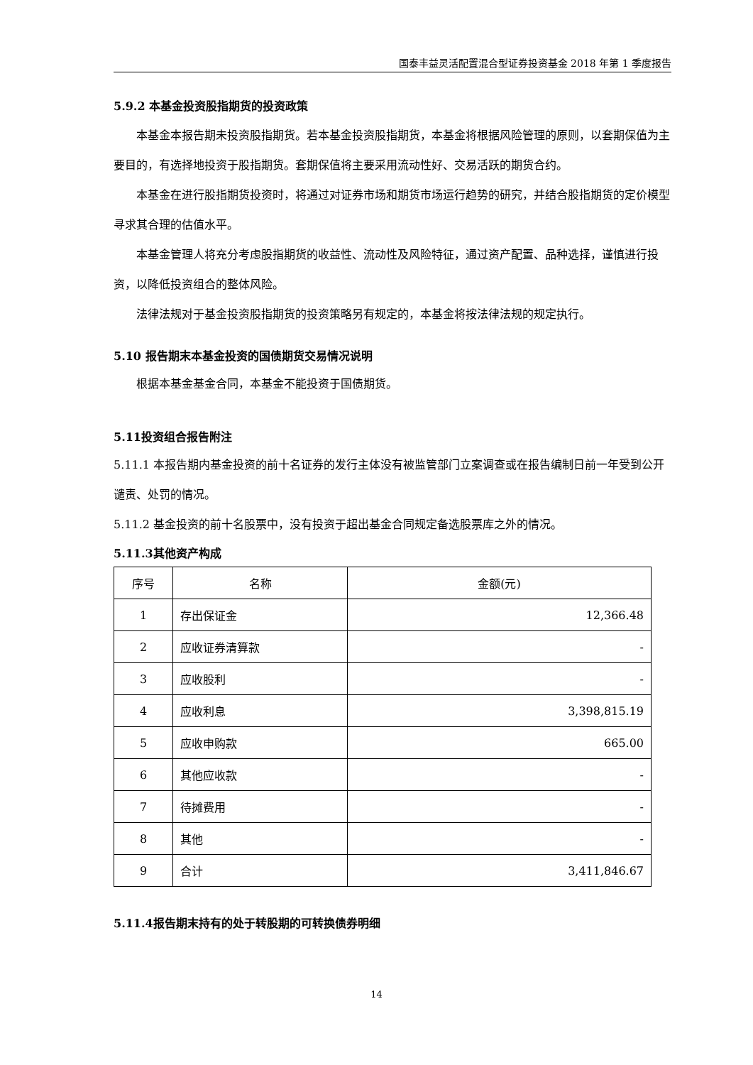国泰丰益灵活配置混合型证券投资基金 2018 年第 1 季度报告
5.9.2 本基金投资股指期货的投资政策
本基金本报告期未投资股指期货。若本基金投资股指期货，本基金将根据风险管理的原则，以套期保值为主要目的，有选择地投资于股指期货。套期保值将主要采用流动性好、交易活跃的期货合约。
本基金在进行股指期货投资时，将通过对证券市场和期货市场运行趋势的研究，并结合股指期货的定价模型寻求其合理的估值水平。
本基金管理人将充分考虑股指期货的收益性、流动性及风险特征，通过资产配置、品种选择，谨慎进行投资，以降低投资组合的整体风险。
法律法规对于基金投资股指期货的投资策略另有规定的，本基金将按法律法规的规定执行。
5.10 报告期末本基金投资的国债期货交易情况说明
根据本基金基金合同，本基金不能投资于国债期货。
5.11投资组合报告附注
5.11.1 本报告期内基金投资的前十名证券的发行主体没有被监管部门立案调查或在报告编制日前一年受到公开谴责、处罚的情况。
5.11.2 基金投资的前十名股票中，没有投资于超出基金合同规定备选股票库之外的情况。
5.11.3其他资产构成
| 序号 | 名称 | 金额(元) |
| --- | --- | --- |
| 1 | 存出保证金 | 12,366.48 |
| 2 | 应收证券清算款 | - |
| 3 | 应收股利 | - |
| 4 | 应收利息 | 3,398,815.19 |
| 5 | 应收申购款 | 665.00 |
| 6 | 其他应收款 | - |
| 7 | 待摊费用 | - |
| 8 | 其他 | - |
| 9 | 合计 | 3,411,846.67 |
5.11.4报告期末持有的处于转股期的可转换债券明细
14